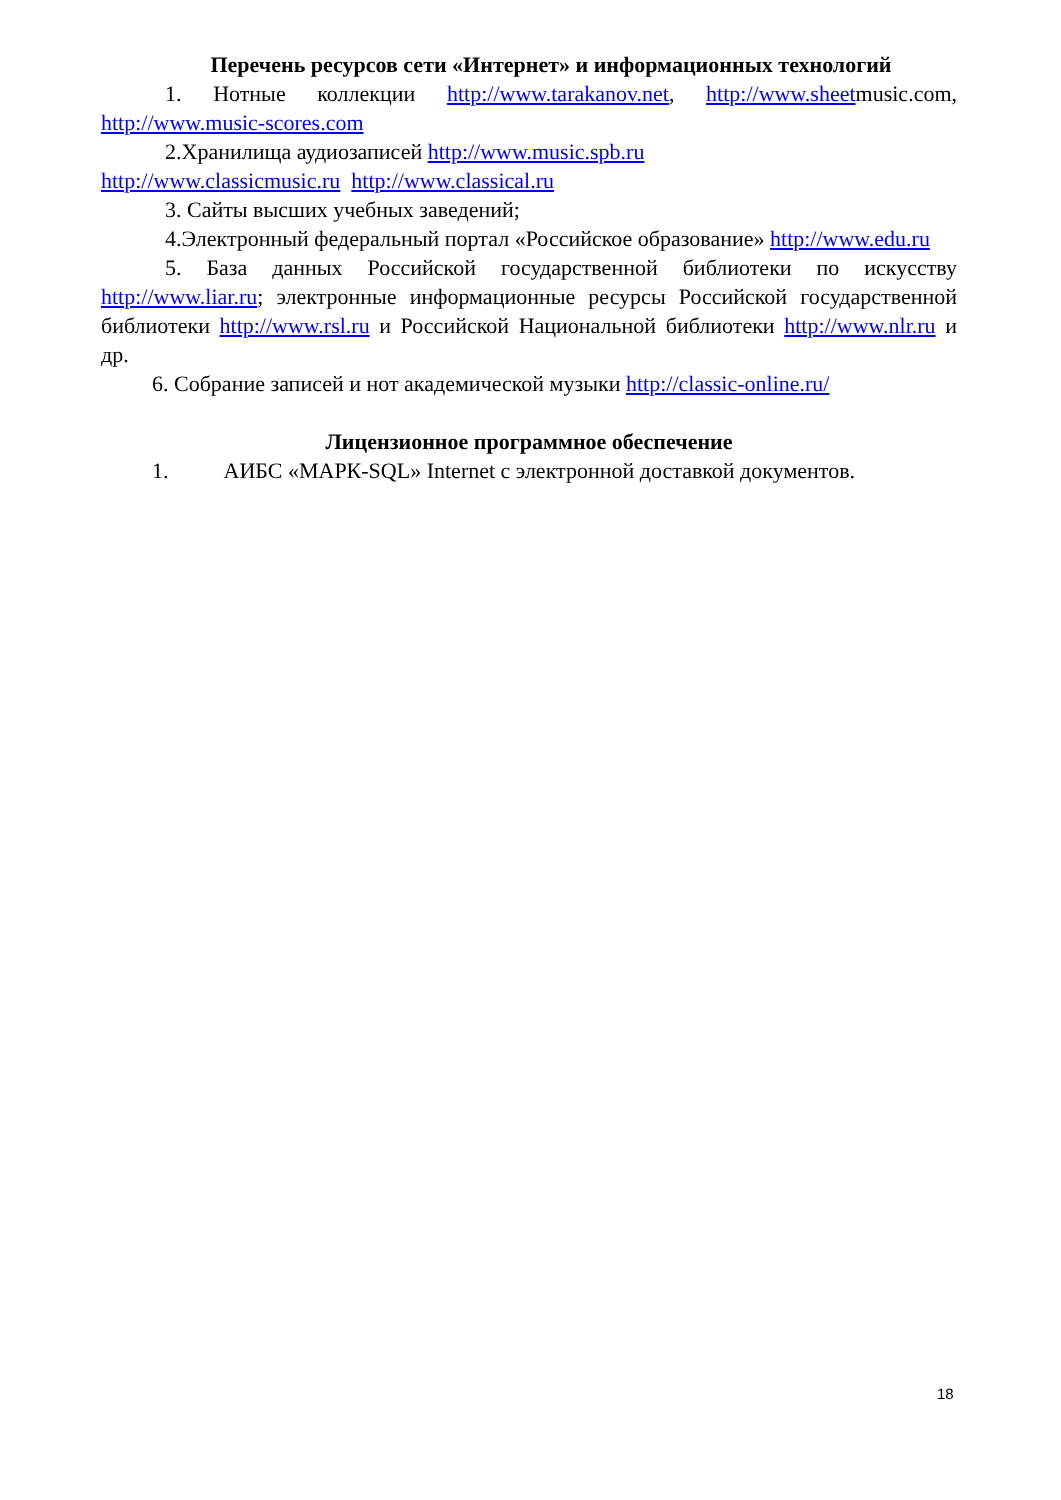Перечень ресурсов сети «Интернет» и информационных технологий
1. Нотные коллекции http://www.tarakanov.net, http://www.sheetmusic.com, http://www.music-scores.com
2.Хранилища аудиозаписей http://www.music.spb.ru
http://www.classicmusic.ru http://www.classical.ru
3. Сайты высших учебных заведений;
4.Электронный федеральный портал «Российское образование» http://www.edu.ru
5. База данных Российской государственной библиотеки по искусству http://www.liar.ru; электронные информационные ресурсы Российской государственной библиотеки http://www.rsl.ru и Российской Национальной библиотеки http://www.nlr.ru и др.
6. Собрание записей и нот академической музыки http://classic-online.ru/
Лицензионное программное обеспечение
1. АИБС «МАРК-SQL» Internet с электронной доставкой документов.
18